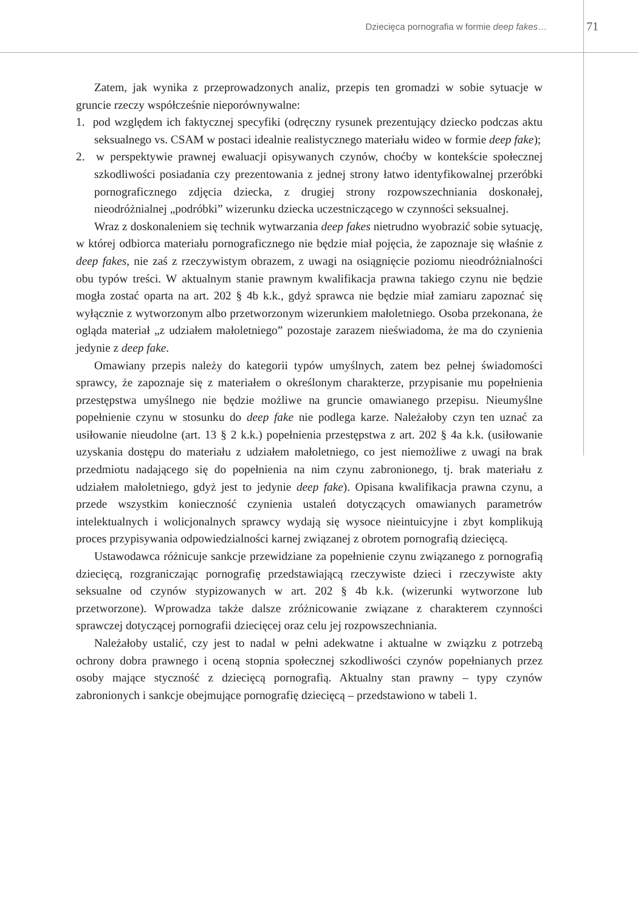Dziecięca pornografia w formie deep fakes…
71
Zatem, jak wynika z przeprowadzonych analiz, przepis ten gromadzi w sobie sytuacje w gruncie rzeczy współcześnie nieporównywalne:
1. pod względem ich faktycznej specyfiki (odręczny rysunek prezentujący dziecko podczas aktu seksualnego vs. CSAM w postaci idealnie realistycznego materiału wideo w formie deep fake);
2. w perspektywie prawnej ewaluacji opisywanych czynów, choćby w kontekście społecznej szkodliwości posiadania czy prezentowania z jednej strony łatwo identyfikowalnej przeróbki pornograficznego zdjęcia dziecka, z drugiej strony rozpowszechniania doskonałej, nieodróżnialnej „podróbki” wizerunku dziecka uczestniczącego w czynności seksualnej.
Wraz z doskonaleniem się technik wytwarzania deep fakes nietrudno wyobrazić sobie sytuację, w której odbiorca materiału pornograficznego nie będzie miał pojęcia, że zapoznaje się właśnie z deep fakes, nie zaś z rzeczywistym obrazem, z uwagi na osiągnięcie poziomu nieodróżnialności obu typów treści. W aktualnym stanie prawnym kwalifikacja prawna takiego czynu nie będzie mogła zostać oparta na art. 202 § 4b k.k., gdyż sprawca nie będzie miał zamiaru zapoznać się wyłącznie z wytworzonym albo przetworzonym wizerunkiem małoletniego. Osoba przekonana, że ogląda materiał „z udziałem małoletniego” pozostaje zarazem nieświadoma, że ma do czynienia jedynie z deep fake.
Omawiany przepis należy do kategorii typów umyślnych, zatem bez pełnej świadomości sprawcy, że zapoznaje się z materiałem o określonym charakterze, przypisanie mu popełnienia przestępstwa umyślnego nie będzie możliwe na gruncie omawianego przepisu. Nieumyślne popełnienie czynu w stosunku do deep fake nie podlega karze. Należałoby czyn ten uznać za usiłowanie nieudolne (art. 13 § 2 k.k.) popełnienia przestępstwa z art. 202 § 4a k.k. (usiłowanie uzyskania dostępu do materiału z udziałem małoletniego, co jest niemożliwe z uwagi na brak przedmiotu nadającego się do popełnienia na nim czynu zabronionego, tj. brak materiału z udziałem małoletniego, gdyż jest to jedynie deep fake). Opisana kwalifikacja prawna czynu, a przede wszystkim konieczność czynienia ustaleń dotyczących omawianych parametrów intelektualnych i wolicjonalnych sprawcy wydają się wysoce nieintuicyjne i zbyt komplikują proces przypisywania odpowiedzialności karnej związanej z obrotem pornografią dziecięcą.
Ustawodawca różnicuje sankcje przewidziane za popełnienie czynu związanego z pornografią dziecięcą, rozgraniczając pornografię przedstawiającą rzeczywiste dzieci i rzeczywiste akty seksualne od czynów stypizowanych w art. 202 § 4b k.k. (wizerunki wytworzone lub przetworzone). Wprowadza także dalsze zróżnicowanie związane z charakterem czynności sprawczej dotyczącej pornografii dziecięcej oraz celu jej rozpowszechniania.
Należałoby ustalić, czy jest to nadal w pełni adekwatne i aktualne w związku z potrzebą ochrony dobra prawnego i oceną stopnia społecznej szkodliwości czynów popełnianych przez osoby mające styczność z dziecięcą pornografią. Aktualny stan prawny – typy czynów zabronionych i sankcje obejmujące pornografię dziecięcą – przedstawiono w tabeli 1.